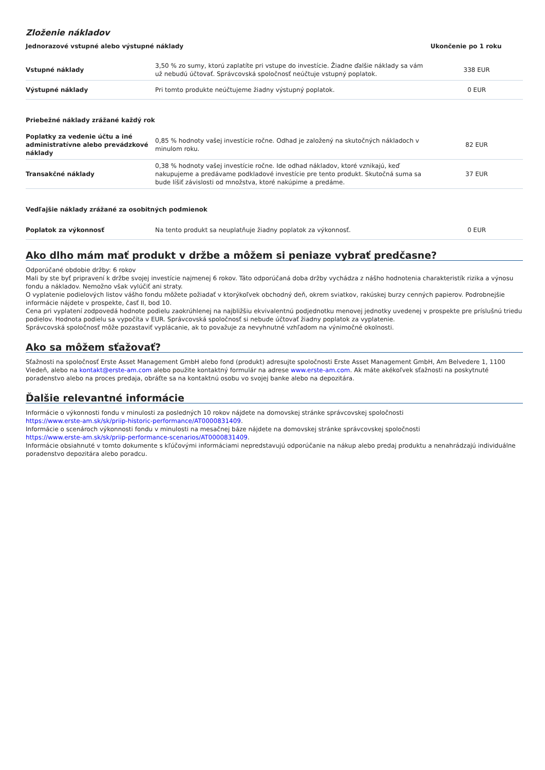Zloženie nákladov
| Jednorazové vstupné alebo výstupné náklady | | Ukončenie po 1 roku |
| --- | --- | --- |
| Vstupné náklady | 3,50 % zo sumy, ktorú zaplatíte pri vstupe do investície. Žiadne ďalšie náklady sa vám už nebudú účtovať. Správcovská spoločnosť neúčtuje vstupný poplatok. | 338 EUR |
| Výstupné náklady | Pri tomto produkte neúčtujeme žiadny výstupný poplatok. | 0 EUR |
| Priebežné náklady zrážané každý rok | | |
| Poplatky za vedenie účtu a iné administratívne alebo prevádzkové náklady | 0,85 % hodnoty vašej investície ročne. Odhad je založený na skutočných nákladoch v minulom roku. | 82 EUR |
| Transakčné náklady | 0,38 % hodnoty vašej investície ročne. Ide odhad nákladov, ktoré vznikajú, keď nakupujeme a predávame podkladové investície pre tento produkt. Skutočná suma sa bude líšiť závislosti od množstva, ktoré nakúpime a predáme. | 37 EUR |
| Vedľajšie náklady zrážané za osobitných podmienok | | |
| Poplatok za výkonnosť | Na tento produkt sa neuplatňuje žiadny poplatok za výkonnosť. | 0 EUR |
Ako dlho mám mať produkt v držbe a môžem si peniaze vybrať predčasne?
Odporúčané obdobie držby: 6 rokov
Mali by ste byť pripravení k držbe svojej investície najmenej 6 rokov. Táto odporúčaná doba držby vychádza z nášho hodnotenia charakteristík rizika a výnosu fondu a nákladov. Nemožno však vylúčiť ani straty.
O vyplatenie podielových listov vášho fondu môžete požiadať v ktorýkoľvek obchodný deň, okrem sviatkov, rakúskej burzy cenných papierov. Podrobnejšie informácie nájdete v prospekte, časť II, bod 10.
Cena pri vyplatení zodpovedá hodnote podielu zaokrúhlenej na najbližšiu ekvivalentnú podjednotku menovej jednotky uvedenej v prospekte pre príslušnú triedu podielov. Hodnota podielu sa vypočíta v EUR. Správcovská spoločnosť si nebude účtovať žiadny poplatok za vyplatenie.
Správcovská spoločnosť môže pozastaviť vyplácanie, ak to považuje za nevyhnutné vzhľadom na výnimočné okolnosti.
Ako sa môžem sťažovať?
Sťažnosti na spoločnosť Erste Asset Management GmbH alebo fond (produkt) adresujte spoločnosti Erste Asset Management GmbH, Am Belvedere 1, 1100 Viedeň, alebo na kontakt@erste-am.com alebo použite kontaktný formulár na adrese www.erste-am.com. Ak máte akékoľvek sťažnosti na poskytnuté poradenstvo alebo na proces predaja, obráťte sa na kontaktnú osobu vo svojej banke alebo na depozitára.
Ďalšie relevantné informácie
Informácie o výkonnosti fondu v minulosti za posledných 10 rokov nájdete na domovskej stránke správcovskej spoločnosti
https://www.erste-am.sk/sk/priip-historic-performance/AT0000831409.
Informácie o scenároch výkonnosti fondu v minulosti na mesačnej báze nájdete na domovskej stránke správcovskej spoločnosti
https://www.erste-am.sk/sk/priip-performance-scenarios/AT0000831409.
Informácie obsiahnuté v tomto dokumente s kľúčovými informáciami nepredstavujú odporúčanie na nákup alebo predaj produktu a nenahrádzajú individuálne poradenstvo depozitára alebo poradcu.